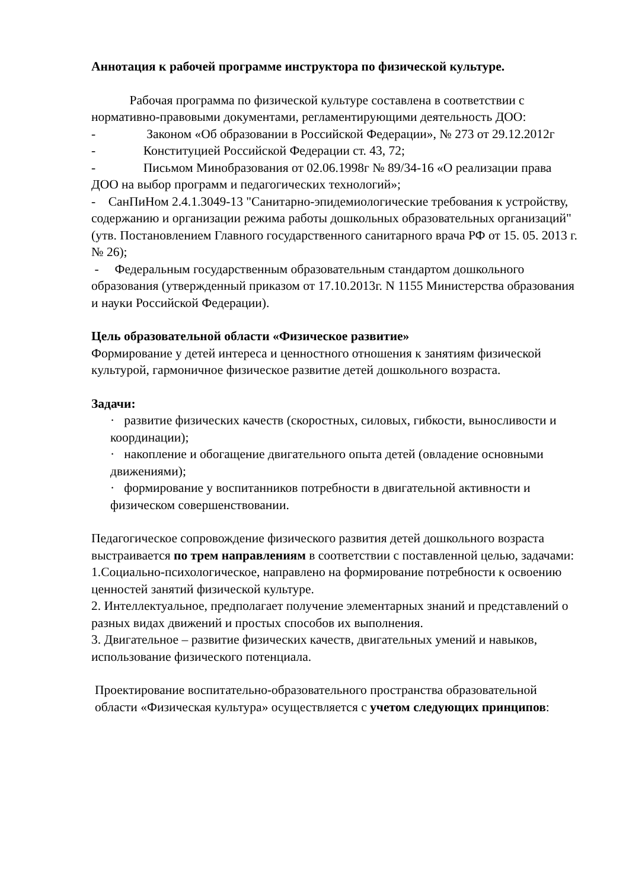Аннотация к рабочей программе инструктора по физической культуре.
Рабочая программа по физической культуре составлена в соответствии с нормативно-правовыми документами, регламентирующими деятельность ДОО:
- Законом «Об образовании в Российской Федерации», № 273 от 29.12.2012г
- Конституцией Российской Федерации ст. 43, 72;
- Письмом Минобразования от 02.06.1998г № 89/34-16 «О реализации права ДОО на выбор программ и педагогических технологий»;
- СанПиНом 2.4.1.3049-13 "Санитарно-эпидемиологические требования к устройству, содержанию и организации режима работы дошкольных образовательных организаций" (утв. Постановлением Главного государственного санитарного врача РФ от 15. 05. 2013 г. № 26);
- Федеральным государственным образовательным стандартом дошкольного образования (утвержденный приказом от 17.10.2013г. N 1155 Министерства образования и науки Российской Федерации).
Цель образовательной области «Физическое развитие»
Формирование у детей интереса и ценностного отношения к занятиям физической культурой, гармоничное физическое развитие детей дошкольного возраста.
Задачи:
· развитие физических качеств (скоростных, силовых, гибкости, выносливости и координации);
· накопление и обогащение двигательного опыта детей (овладение основными движениями);
· формирование у воспитанников потребности в двигательной активности и физическом совершенствовании.
Педагогическое сопровождение физического развития детей дошкольного возраста выстраивается по трем направлениям в соответствии с поставленной целью, задачами:
1.Социально-психологическое, направлено на формирование потребности к освоению ценностей занятий физической культуре.
2. Интеллектуальное, предполагает получение элементарных знаний и представлений о разных видах движений и простых способов их выполнения.
3. Двигательное – развитие физических качеств, двигательных умений и навыков, использование физического потенциала.
Проектирование воспитательно-образовательного пространства образовательной области «Физическая культура» осуществляется с учетом следующих принципов: